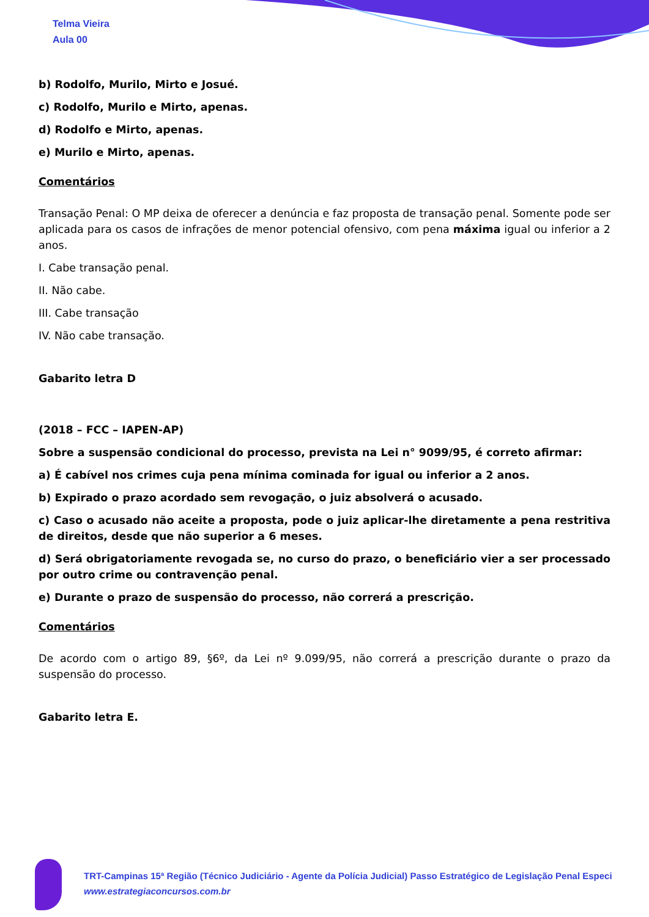Telma Vieira
Aula 00
b) Rodolfo, Murilo, Mirto e Josué.
c) Rodolfo, Murilo e Mirto, apenas.
d) Rodolfo e Mirto, apenas.
e) Murilo e Mirto, apenas.
Comentários
Transação Penal: O MP deixa de oferecer a denúncia e faz proposta de transação penal. Somente pode ser aplicada para os casos de infrações de menor potencial ofensivo, com pena máxima igual ou inferior a 2 anos.
I. Cabe transação penal.
II. Não cabe.
III. Cabe transação
IV. Não cabe transação.
Gabarito letra D
(2018 – FCC – IAPEN-AP)
Sobre a suspensão condicional do processo, prevista na Lei n° 9099/95, é correto afirmar:
a) É cabível nos crimes cuja pena mínima cominada for igual ou inferior a 2 anos.
b) Expirado o prazo acordado sem revogação, o juiz absolverá o acusado.
c) Caso o acusado não aceite a proposta, pode o juiz aplicar-lhe diretamente a pena restritiva de direitos, desde que não superior a 6 meses.
d) Será obrigatoriamente revogada se, no curso do prazo, o beneficiário vier a ser processado por outro crime ou contravenção penal.
e) Durante o prazo de suspensão do processo, não correrá a prescrição.
Comentários
De acordo com o artigo 89, §6º, da Lei nº 9.099/95, não correrá a prescrição durante o prazo da suspensão do processo.
Gabarito letra E.
TRT-Campinas 15ª Região (Técnico Judiciário - Agente da Polícia Judicial) Passo Estratégico de Legislação Penal Especi
www.estrategiaconcursos.com.br